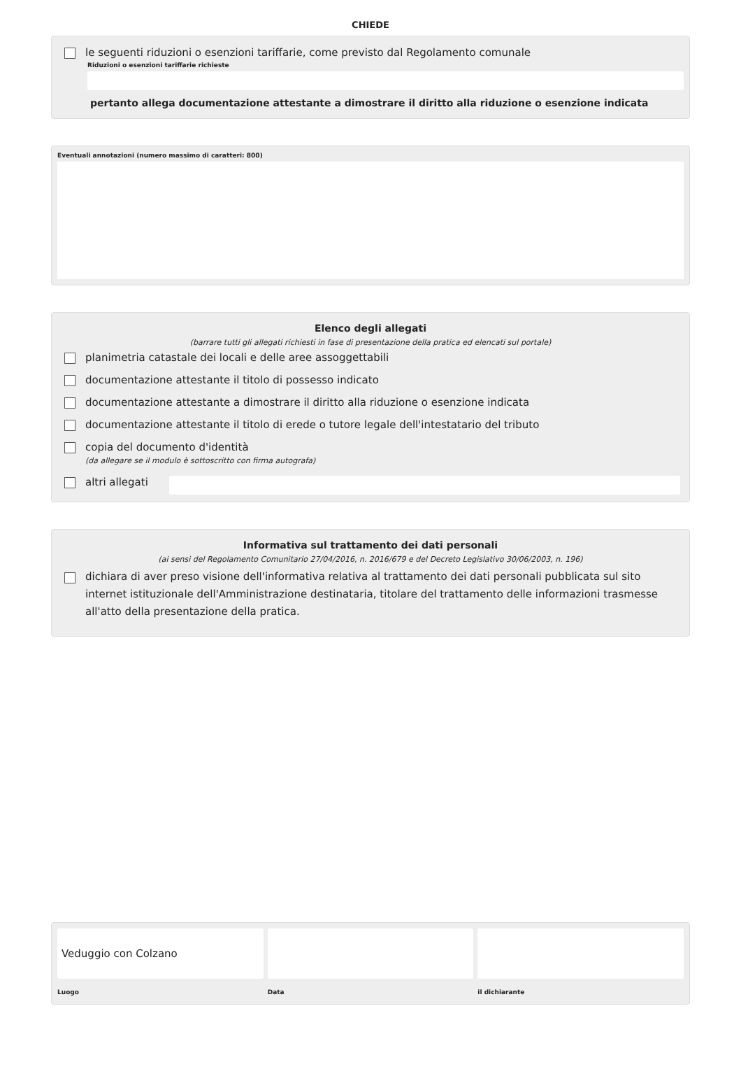CHIEDE
le seguenti riduzioni o esenzioni tariffarie, come previsto dal Regolamento comunale
Riduzioni o esenzioni tariffarie richieste
pertanto allega documentazione attestante a dimostrare il diritto alla riduzione o esenzione indicata
Eventuali annotazioni (numero massimo di caratteri: 800)
Elenco degli allegati
(barrare tutti gli allegati richiesti in fase di presentazione della pratica ed elencati sul portale)
planimetria catastale dei locali e delle aree assoggettabili
documentazione attestante il titolo di possesso indicato
documentazione attestante a dimostrare il diritto alla riduzione o esenzione indicata
documentazione attestante il titolo di erede o tutore legale dell'intestatario del tributo
copia del documento d'identità
(da allegare se il modulo è sottoscritto con firma autografa)
altri allegati
Informativa sul trattamento dei dati personali
(ai sensi del Regolamento Comunitario 27/04/2016, n. 2016/679 e del Decreto Legislativo 30/06/2003, n. 196)
dichiara di aver preso visione dell'informativa relativa al trattamento dei dati personali pubblicata sul sito internet istituzionale dell'Amministrazione destinataria, titolare del trattamento delle informazioni trasmesse all'atto della presentazione della pratica.
Veduggio con Colzano
Luogo
Data il dichiarante